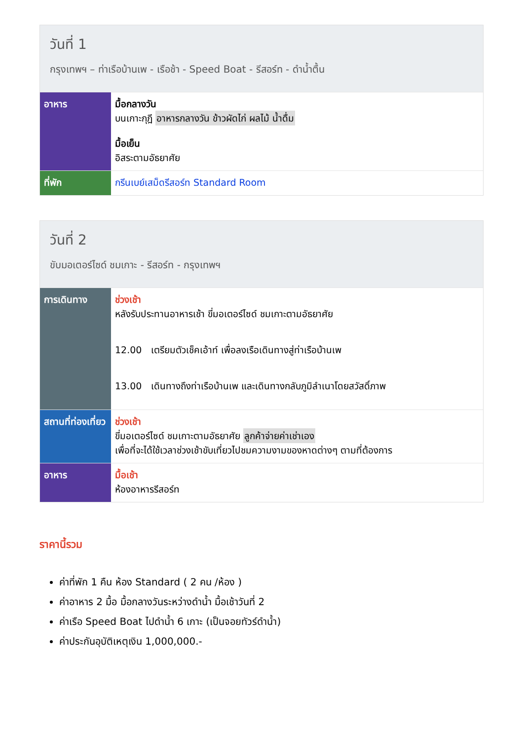วันที่ 1
กรุงเทพฯ – ท่าเรือบ้านเพ - เรือช้า - Speed Boat - รีสอร์ท - ดำน้ำตื้น
| อาหาร | มื้อกลางวัน บนเกาะกุฎี อาหารกลางวัน ข้าวผัดไก่ ผลไม้ น้ำดื่ม มื้อเย็น อิสระตามอัธยาศัย |
| ที่พัก | กรีนเบย์เสม็ดรีสอร์ท Standard Room |
วันที่ 2
ขับมอเตอร์ไซด์ ชมเกาะ - รีสอร์ท - กรุงเทพฯ
| การเดินทาง | ช่วงเช้า หลังรับประทานอาหารเช้า ขี่มอเตอร์ไซด์ ชมเกาะตามอัธยาศัย 12.00 เตรียมตัวเช็คเอ้าท์ เพื่อลงเรือเดินทางสู่ท่าเรือบ้านเพ 13.00 เดินทางถึงท่าเรือบ้านเพ และเดินทางกลับภูมิลำเนาโดยสวัสดิ์ภาพ |
| สถานที่ท่องเที่ยว | ช่วงเช้า ขี่มอเตอร์ไซด์ ชมเกาะตามอัธยาศัย ลูกค้าจ่ายค่าเช่าเอง เพื่อที่จะได้ใช้เวลาช่วงเช้าขับเที่ยวไปชมความงามของหาดต่างๆ ตามที่ต้องการ |
| อาหาร | มื้อเช้า ห้องอาหารรีสอร์ท |
ราคานี้รวม
ค่าที่พัก 1 คืน ห้อง Standard ( 2 คน /ห้อง )
ค่าอาหาร 2 มื้อ มื้อกลางวันระหว่างดำน้ำ มื้อเช้าวันที่ 2
ค่าเรือ Speed Boat ไปดำน้ำ 6 เกาะ (เป็นจอยทัวร์ดำน้ำ)
ค่าประกันอุบัติเหตุเงิน 1,000,000.-